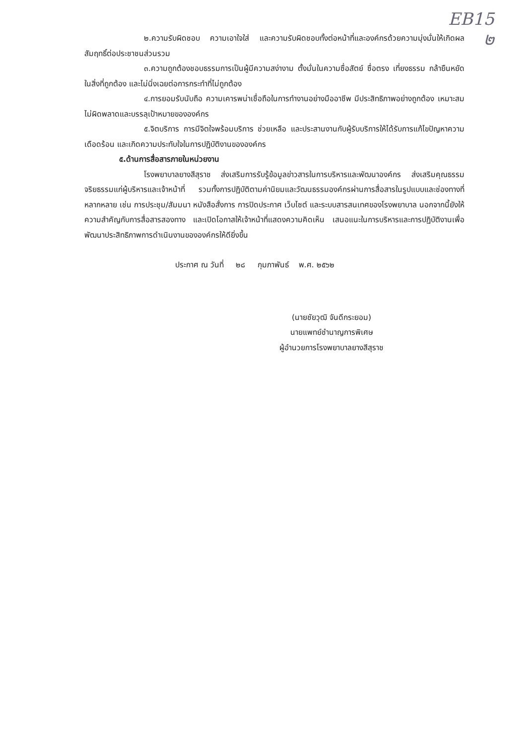EB15
๒
๒.ความรับผิดชอบ ความเอาใจใส่ และความรับผิดชอบทั้งต่อหน้าที่และองค์กรด้วยความมุ่งมั่นให้เกิดผลสัมฤทธิ์ต่อประชาชนส่วนรวม
๓.ความถูกต้องชอบธรรมการเป็นผู้มีความสง่างาม ตั้งมั่นในความซื่อสัตย์ ซื่อตรง เที่ยงธรรม กล้ายืนหยัดในสิ่งที่ถูกต้อง และไม่นิ่งเฉยต่อการกระทำที่ไม่ถูกต้อง
๔.การยอมรับนับถือ ความเคารพน่าเชื่อถือในการทำงานอย่างมืออาชีพ มีประสิทธิภาพอย่างถูกต้อง เหมาะสม ไม่ผิดพลาดและบรรลุเป้าหมายขององค์กร
๕.จิตบริการ การมีจิตใจพร้อมบริการ ช่วยเหลือ และประสานงานกับผู้รับบริการให้ได้รับการแก้ไขปัญหาความเดือดร้อน และเกิดความประทับใจในการปฏิบัติงานขององค์กร
๕.ด้านการสื่อสารภายในหน่วยงาน
โรงพยาบาลยางสีสุราช ส่งเสริมการรับรู้ข้อมูลข่าวสารในการบริหารและพัฒนาองค์กร ส่งเสริมคุณธรรม จริยธรรมแก่ผู้บริหารและเจ้าหน้าที่ รวมทั้งการปฏิบัติตามค่านิยมและวัฒนธรรมองค์กรผ่านการสื่อสารในรูปแบบและช่องทางที่หลากหลาย เช่น การประชุม/สัมมนา หนังสือสั่งการ การปิดประกาศ เว็บไซต์ และระบบสารสนเทศของโรงพยาบาล นอกจากนี้ยังให้ความสำคัญกับการสื่อสารสองทาง และเปิดโอกาสให้เจ้าหน้าที่แสดงความคิดเห็น เสนอแนะในการบริหารและการปฏิบัติงานเพื่อพัฒนาประสิทธิภาพการดำเนินงานขององค์กรให้ดียิ่งขึ้น
ประกาศ ณ วันที่ ๒๘ กุมภาพันธ์ พ.ศ. ๒๕๖๒
(นายชัยวุฒิ จันดีกระยอม)
นายแพทย์ชำนาญการพิเศษ
ผู้อำนวยการโรงพยาบาลยางสีสุราช